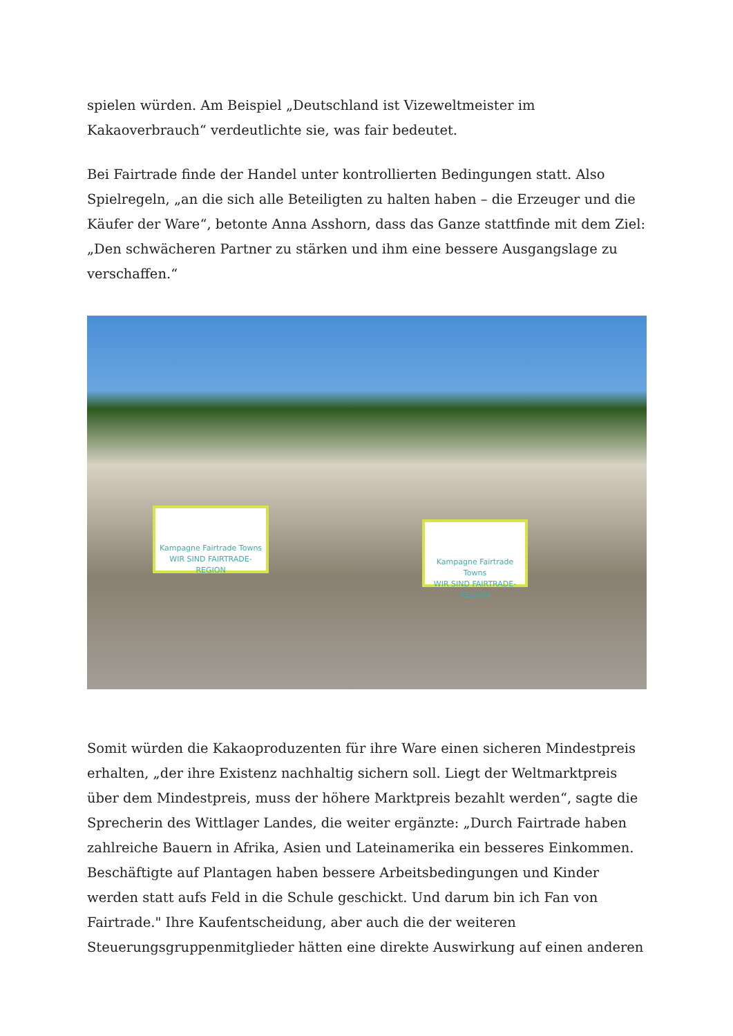spielen würden. Am Beispiel „Deutschland ist Vizeweltmeister im Kakaoverbrauch“ verdeutlichte sie, was fair bedeutet.
Bei Fairtrade finde der Handel unter kontrollierten Bedingungen statt. Also Spielregeln, „an die sich alle Beteiligten zu halten haben – die Erzeuger und die Käufer der Ware“, betonte Anna Asshorn, dass das Ganze stattfinde mit dem Ziel: „Den schwächeren Partner zu stärken und ihm eine bessere Ausgangslage zu verschaffen.“
Kampagne Fairtrade Towns
WIR SIND FAIRTRADE-REGION
Kampagne Fairtrade Towns
WIR SIND FAIRTRADE-REGION
Somit würden die Kakaoproduzenten für ihre Ware einen sicheren Mindestpreis erhalten, „der ihre Existenz nachhaltig sichern soll. Liegt der Weltmarktpreis über dem Mindestpreis, muss der höhere Marktpreis bezahlt werden“, sagte die Sprecherin des Wittlager Landes, die weiter ergänzte: „Durch Fairtrade haben zahlreiche Bauern in Afrika, Asien und Lateinamerika ein besseres Einkommen. Beschäftigte auf Plantagen haben bessere Arbeitsbedingungen und Kinder werden statt aufs Feld in die Schule geschickt. Und darum bin ich Fan von Fairtrade." Ihre Kaufentscheidung, aber auch die der weiteren Steuerungsgruppenmitglieder hätten eine direkte Auswirkung auf einen anderen